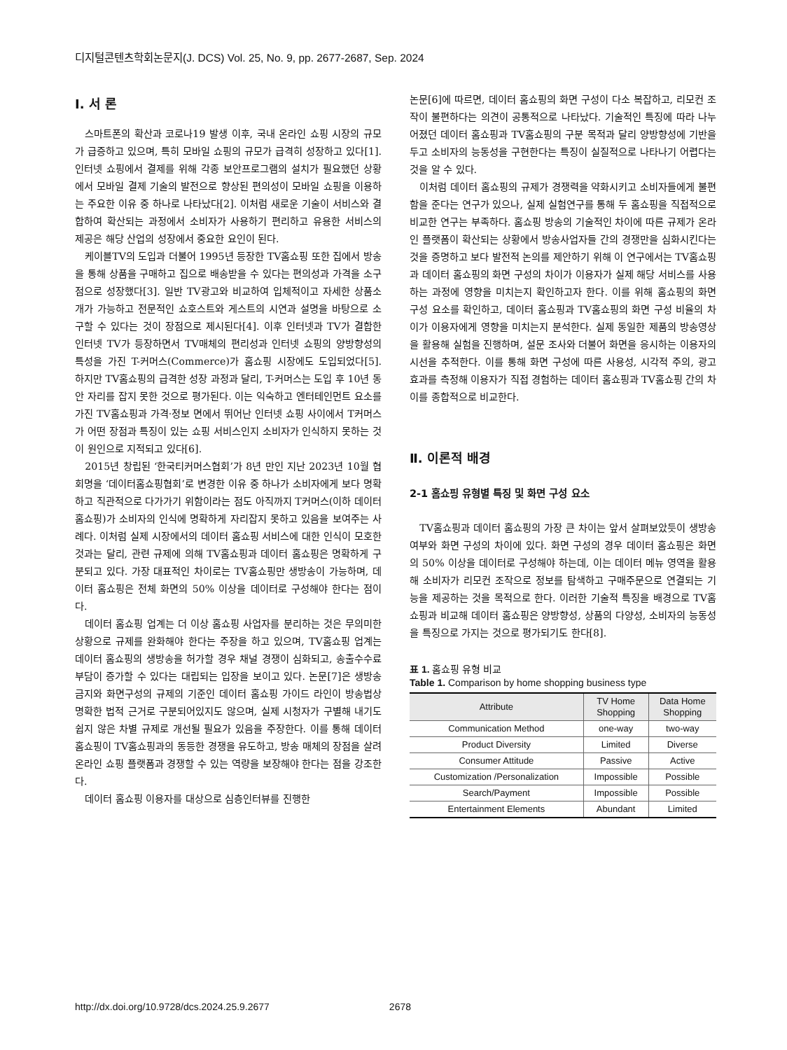디지털콘텐츠학회논문지(J. DCS) Vol. 25, No. 9, pp. 2677-2687, Sep. 2024
Ⅰ. 서 론
스마트폰의 확산과 코로나19 발생 이후, 국내 온라인 쇼핑 시장의 규모가 급증하고 있으며, 특히 모바일 쇼핑의 규모가 급격히 성장하고 있다[1]. 인터넷 쇼핑에서 결제를 위해 각종 보안프로그램의 설치가 필요했던 상황에서 모바일 결제 기술의 발전으로 향상된 편의성이 모바일 쇼핑을 이용하는 주요한 이유 중 하나로 나타났다[2]. 이처럼 새로운 기술이 서비스와 결합하여 확산되는 과정에서 소비자가 사용하기 편리하고 유용한 서비스의 제공은 해당 산업의 성장에서 중요한 요인이 된다.
케이블TV의 도입과 더불어 1995년 등장한 TV홈쇼핑 또한 집에서 방송을 통해 상품을 구매하고 집으로 배송받을 수 있다는 편의성과 가격을 소구점으로 성장했다[3]. 일반 TV광고와 비교하여 입체적이고 자세한 상품소개가 가능하고 전문적인 쇼호스트와 게스트의 시연과 설명을 바탕으로 소구할 수 있다는 것이 장점으로 제시된다[4]. 이후 인터넷과 TV가 결합한 인터넷 TV가 등장하면서 TV매체의 편리성과 인터넷 쇼핑의 양방향성의 특성을 가진 T-커머스(Commerce)가 홈쇼핑 시장에도 도입되었다[5]. 하지만 TV홈쇼핑의 급격한 성장 과정과 달리, T-커머스는 도입 후 10년 동안 자리를 잡지 못한 것으로 평가된다. 이는 익숙하고 엔터테인먼트 요소를 가진 TV홈쇼핑과 가격·정보 면에서 뛰어난 인터넷 쇼핑 사이에서 T커머스가 어떤 장점과 특징이 있는 쇼핑 서비스인지 소비자가 인식하지 못하는 것이 원인으로 지적되고 있다[6].
2015년 창립된 ‘한국티커머스협회’가 8년 만인 지난 2023년 10월 협회명을 ‘데이터홈쇼핑협회’로 변경한 이유 중 하나가 소비자에게 보다 명확하고 직관적으로 다가가기 위함이라는 점도 아직까지 T커머스(이하 데이터 홈쇼핑)가 소비자의 인식에 명확하게 자리잡지 못하고 있음을 보여주는 사례다. 이처럼 실제 시장에서의 데이터 홈쇼핑 서비스에 대한 인식이 모호한 것과는 달리, 관련 규제에 의해 TV홈쇼핑과 데이터 홈쇼핑은 명확하게 구분되고 있다. 가장 대표적인 차이로는 TV홈쇼핑만 생방송이 가능하며, 데이터 홈쇼핑은 전체 화면의 50% 이상을 데이터로 구성해야 한다는 점이다.
데이터 홈쇼핑 업계는 더 이상 홈쇼핑 사업자를 분리하는 것은 무의미한 상황으로 규제를 완화해야 한다는 주장을 하고 있으며, TV홈쇼핑 업계는 데이터 홈쇼핑의 생방송을 허가할 경우 채널 경쟁이 심화되고, 송출수수료 부담이 증가할 수 있다는 대립되는 입장을 보이고 있다. 논문[7]은 생방송 금지와 화면구성의 규제의 기준인 데이터 홈쇼핑 가이드 라인이 방송법상 명확한 법적 근거로 구분되어있지도 않으며, 실제 시청자가 구별해 내기도 쉽지 않은 차별 규제로 개선될 필요가 있음을 주장한다. 이를 통해 데이터 홈쇼핑이 TV홈쇼핑과의 동등한 경쟁을 유도하고, 방송 매체의 장점을 살려 온라인 쇼핑 플랫폼과 경쟁할 수 있는 역량을 보장해야 한다는 점을 강조한다.
데이터 홈쇼핑 이용자를 대상으로 심층인터뷰를 진행한
논문[6]에 따르면, 데이터 홈쇼핑의 화면 구성이 다소 복잡하고, 리모컨 조작이 불편하다는 의견이 공통적으로 나타났다. 기술적인 특징에 따라 나누어졌던 데이터 홈쇼핑과 TV홈쇼핑의 구분 목적과 달리 양방향성에 기반을 두고 소비자의 능동성을 구현한다는 특징이 실질적으로 나타나기 어렵다는 것을 알 수 있다.
이처럼 데이터 홈쇼핑의 규제가 경쟁력을 약화시키고 소비자들에게 불편함을 준다는 연구가 있으나, 실제 실험연구를 통해 두 홈쇼핑을 직접적으로 비교한 연구는 부족하다. 홈쇼핑 방송의 기술적인 차이에 따른 규제가 온라인 플랫폼이 확산되는 상황에서 방송사업자들 간의 경쟁만을 심화시킨다는 것을 증명하고 보다 발전적 논의를 제안하기 위해 이 연구에서는 TV홈쇼핑과 데이터 홈쇼핑의 화면 구성의 차이가 이용자가 실제 해당 서비스를 사용하는 과정에 영향을 미치는지 확인하고자 한다. 이를 위해 홈쇼핑의 화면 구성 요소를 확인하고, 데이터 홈쇼핑과 TV홈쇼핑의 화면 구성 비율의 차이가 이용자에게 영향을 미치는지 분석한다. 실제 동일한 제품의 방송영상을 활용해 실험을 진행하며, 설문 조사와 더불어 화면을 응시하는 이용자의 시선을 추적한다. 이를 통해 화면 구성에 따른 사용성, 시각적 주의, 광고 효과를 측정해 이용자가 직접 경험하는 데이터 홈쇼핑과 TV홈쇼핑 간의 차이를 종합적으로 비교한다.
Ⅱ. 이론적 배경
2-1 홈쇼핑 유형별 특징 및 화면 구성 요소
TV홈쇼핑과 데이터 홈쇼핑의 가장 큰 차이는 앞서 살펴보았듯이 생방송 여부와 화면 구성의 차이에 있다. 화면 구성의 경우 데이터 홈쇼핑은 화면의 50% 이상을 데이터로 구성해야 하는데, 이는 데이터 메뉴 영역을 활용해 소비자가 리모컨 조작으로 정보를 탐색하고 구매주문으로 연결되는 기능을 제공하는 것을 목적으로 한다. 이러한 기술적 특징을 배경으로 TV홈쇼핑과 비교해 데이터 홈쇼핑은 양방향성, 상품의 다양성, 소비자의 능동성을 특징으로 가지는 것으로 평가되기도 한다[8].
표 1. 홈쇼핑 유형 비교
Table 1. Comparison by home shopping business type
| Attribute | TV Home Shopping | Data Home Shopping |
| --- | --- | --- |
| Communication Method | one-way | two-way |
| Product Diversity | Limited | Diverse |
| Consumer Attitude | Passive | Active |
| Customization /Personalization | Impossible | Possible |
| Search/Payment | Impossible | Possible |
| Entertainment Elements | Abundant | Limited |
http://dx.doi.org/10.9728/dcs.2024.25.9.2677 2678